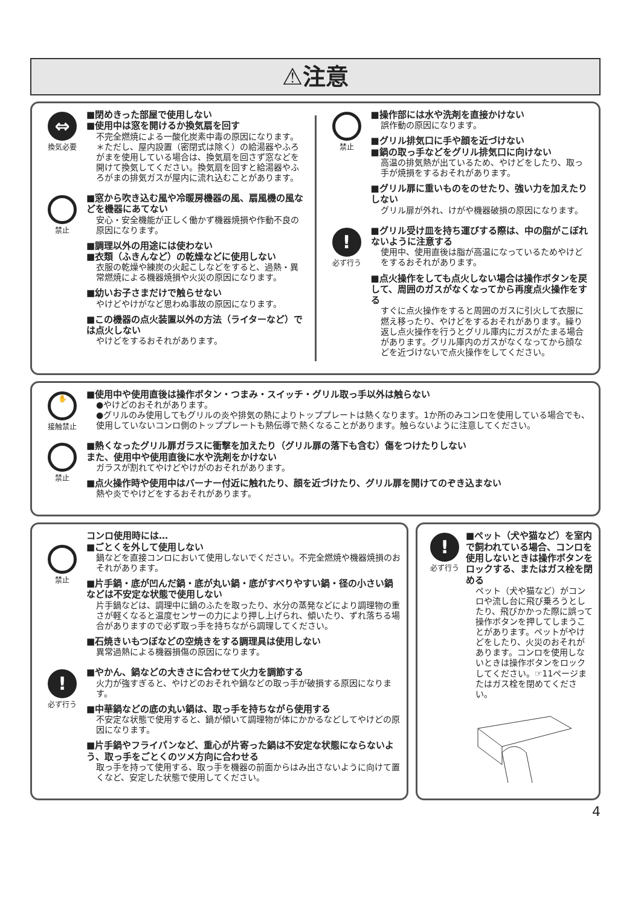⚠注意
⇔
換気必要
■閉めきった部屋で使用しない
■使用中は窓を開けるか換気扇を回す
不完全燃焼による一酸化炭素中毒の原因になります。
＊ただし、屋内設置（密閉式は除く）の給湯器やふろがまを使用している場合は、換気扇を回さず窓などを開けて換気してください。換気扇を回すと給湯器やふろがまの排気ガスが屋内に流れ込むことがあります。
禁止
■窓から吹き込む風や冷暖房機器の風、扇風機の風などを機器にあてない
安心・安全機能が正しく働かず機器焼損や作動不良の原因になります。
■調理以外の用途には使わない
■衣類（ふきんなど）の乾燥などに使用しない
衣服の乾燥や練炭の火起こしなどをすると、過熱・異常燃焼による機器焼損や火災の原因になります。
■幼いお子さまだけで触らせない
やけどやけがなど思わぬ事故の原因になります。
■この機器の点火装置以外の方法（ライターなど）では点火しない
やけどをするおそれがあります。
禁止
■操作部には水や洗剤を直接かけない
誤作動の原因になります。
■グリル排気口に手や顔を近づけない
■鍋の取っ手などをグリル排気口に向けない
高温の排気熱が出ているため、やけどをしたり、取っ手が焼損をするおそれがあります。
■グリル扉に重いものをのせたり、強い力を加えたりしない
グリル扉が外れ、けがや機器破損の原因になります。
!
必ず行う
■グリル受け皿を持ち運びする際は、中の脂がこぼれないように注意する
使用中、使用直後は脂が高温になっているためやけどをするおそれがあります。
■点火操作をしても点火しない場合は操作ボタンを戻して、周囲のガスがなくなってから再度点火操作をする
すぐに点火操作をすると周囲のガスに引火して衣服に燃え移ったり、やけどをするおそれがあります。繰り返し点火操作を行うとグリル庫内にガスがたまる場合があります。グリル庫内のガスがなくなってから顔などを近づけないで点火操作をしてください。
✋
接触禁止
■使用中や使用直後は操作ボタン・つまみ・スイッチ・グリル取っ手以外は触らない
●やけどのおそれがあります。
●グリルのみ使用してもグリルの炎や排気の熱によりトッププレートは熱くなります。1か所のみコンロを使用している場合でも、使用していないコンロ側のトッププレートも熱伝導で熱くなることがあります。触らないように注意してください。
禁止
■熱くなったグリル扉ガラスに衝撃を加えたり（グリル扉の落下も含む）傷をつけたりしない
また、使用中や使用直後に水や洗剤をかけない
ガラスが割れてやけどやけがのおそれがあります。
■点火操作時や使用中はバーナー付近に触れたり、顔を近づけたり、グリル扉を開けてのぞき込まない
熱や炎でやけどをするおそれがあります。
禁止
コンロ使用時には…
■ごとくを外して使用しない
鍋などを直接コンロにおいて使用しないでください。不完全燃焼や機器焼損のおそれがあります。
■片手鍋・底が凹んだ鍋・底が丸い鍋・底がすべりやすい鍋・径の小さい鍋などは不安定な状態で使用しない
片手鍋などは、調理中に鍋のふたを取ったり、水分の蒸発などにより調理物の重さが軽くなると温度センサーの力により押し上げられ、傾いたり、ずれ落ちる場合がありますので必ず取っ手を持ちながら調理してください。
■石焼きいもつぼなどの空焼きをする調理具は使用しない
異常過熱による機器損傷の原因になります。
!
必ず行う
■やかん、鍋などの大きさに合わせて火力を調節する
火力が強すぎると、やけどのおそれや鍋などの取っ手が破損する原因になります。
■中華鍋などの底の丸い鍋は、取っ手を持ちながら使用する
不安定な状態で使用すると、鍋が傾いて調理物が体にかかるなどしてやけどの原因になります。
■片手鍋やフライパンなど、重心が片寄った鍋は不安定な状態にならないよう、取っ手をごとくのツメ方向に合わせる
取っ手を持って使用する、取っ手を機器の前面からはみ出さないように向けて置くなど、安定した状態で使用してください。
!
必ず行う
■ペット（犬や猫など）を室内で飼われている場合、コンロを使用しないときは操作ボタンをロックする、またはガス栓を閉める
ペット（犬や猫など）がコンロや流し台に飛び乗ろうとしたり、飛びかかった際に誤って操作ボタンを押してしまうことがあります。ペットがやけどをしたり、火災のおそれがあります。コンロを使用しないときは操作ボタンをロックしてください。☞11ページまたはガス栓を閉めてください。
4